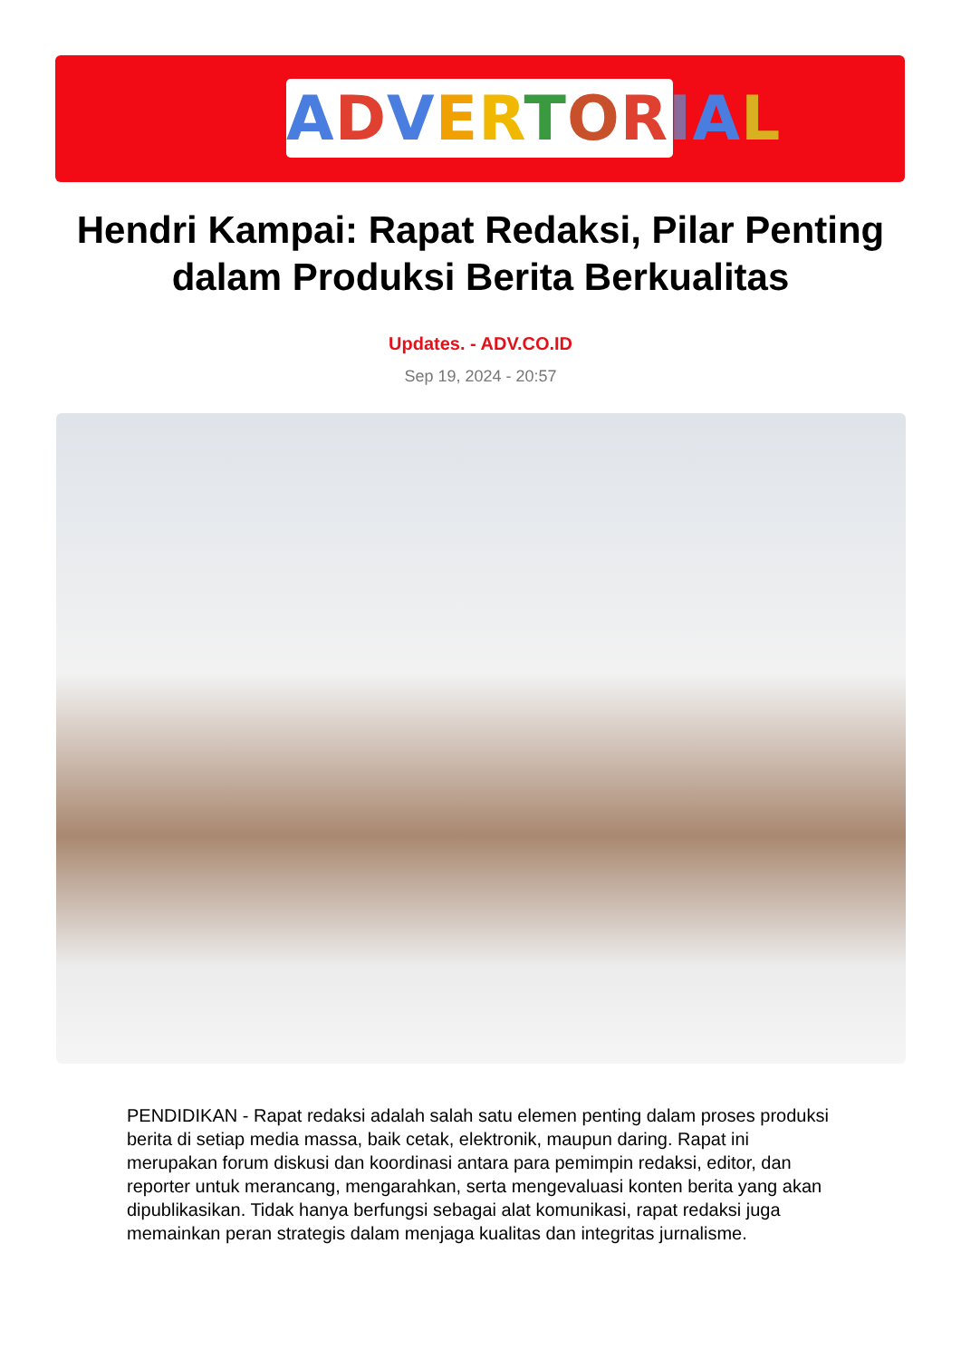ADVERTORIAL
Hendri Kampai: Rapat Redaksi, Pilar Penting dalam Produksi Berita Berkualitas
Updates. - ADV.CO.ID
Sep 19, 2024 - 20:57
PENDIDIKAN - Rapat redaksi adalah salah satu elemen penting dalam proses produksi berita di setiap media massa, baik cetak, elektronik, maupun daring. Rapat ini merupakan forum diskusi dan koordinasi antara para pemimpin redaksi, editor, dan reporter untuk merancang, mengarahkan, serta mengevaluasi konten berita yang akan dipublikasikan. Tidak hanya berfungsi sebagai alat komunikasi, rapat redaksi juga memainkan peran strategis dalam menjaga kualitas dan integritas jurnalisme.